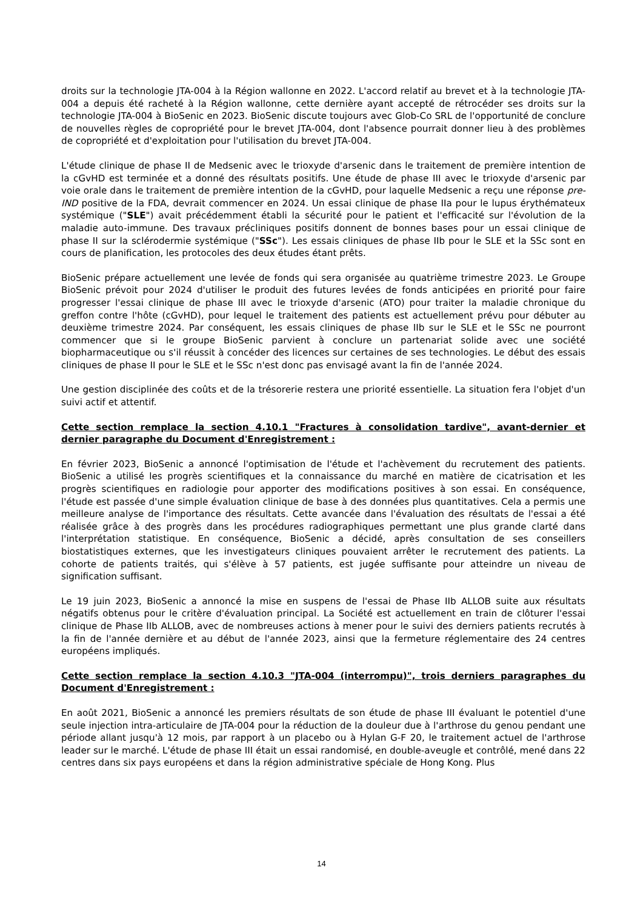droits sur la technologie JTA-004 à la Région wallonne en 2022. L'accord relatif au brevet et à la technologie JTA-004 a depuis été racheté à la Région wallonne, cette dernière ayant accepté de rétrocéder ses droits sur la technologie JTA-004 à BioSenic en 2023. BioSenic discute toujours avec Glob-Co SRL de l'opportunité de conclure de nouvelles règles de copropriété pour le brevet JTA-004, dont l'absence pourrait donner lieu à des problèmes de copropriété et d'exploitation pour l'utilisation du brevet JTA-004.
L'étude clinique de phase II de Medsenic avec le trioxyde d'arsenic dans le traitement de première intention de la cGvHD est terminée et a donné des résultats positifs. Une étude de phase III avec le trioxyde d'arsenic par voie orale dans le traitement de première intention de la cGvHD, pour laquelle Medsenic a reçu une réponse pre-IND positive de la FDA, devrait commencer en 2024. Un essai clinique de phase IIa pour le lupus érythémateux systémique ("SLE") avait précédemment établi la sécurité pour le patient et l'efficacité sur l'évolution de la maladie auto-immune. Des travaux précliniques positifs donnent de bonnes bases pour un essai clinique de phase II sur la sclérodermie systémique ("SSc"). Les essais cliniques de phase IIb pour le SLE et la SSc sont en cours de planification, les protocoles des deux études étant prêts.
BioSenic prépare actuellement une levée de fonds qui sera organisée au quatrième trimestre 2023. Le Groupe BioSenic prévoit pour 2024 d'utiliser le produit des futures levées de fonds anticipées en priorité pour faire progresser l'essai clinique de phase III avec le trioxyde d'arsenic (ATO) pour traiter la maladie chronique du greffon contre l'hôte (cGvHD), pour lequel le traitement des patients est actuellement prévu pour débuter au deuxième trimestre 2024. Par conséquent, les essais cliniques de phase IIb sur le SLE et le SSc ne pourront commencer que si le groupe BioSenic parvient à conclure un partenariat solide avec une société biopharmaceutique ou s'il réussit à concéder des licences sur certaines de ses technologies. Le début des essais cliniques de phase II pour le SLE et le SSc n'est donc pas envisagé avant la fin de l'année 2024.
Une gestion disciplinée des coûts et de la trésorerie restera une priorité essentielle. La situation fera l'objet d'un suivi actif et attentif.
Cette section remplace la section 4.10.1 "Fractures à consolidation tardive", avant-dernier et dernier paragraphe du Document d'Enregistrement :
En février 2023, BioSenic a annoncé l'optimisation de l'étude et l'achèvement du recrutement des patients. BioSenic a utilisé les progrès scientifiques et la connaissance du marché en matière de cicatrisation et les progrès scientifiques en radiologie pour apporter des modifications positives à son essai. En conséquence, l'étude est passée d'une simple évaluation clinique de base à des données plus quantitatives. Cela a permis une meilleure analyse de l'importance des résultats. Cette avancée dans l'évaluation des résultats de l'essai a été réalisée grâce à des progrès dans les procédures radiographiques permettant une plus grande clarté dans l'interprétation statistique. En conséquence, BioSenic a décidé, après consultation de ses conseillers biostatistiques externes, que les investigateurs cliniques pouvaient arrêter le recrutement des patients. La cohorte de patients traités, qui s'élève à 57 patients, est jugée suffisante pour atteindre un niveau de signification suffisant.
Le 19 juin 2023, BioSenic a annoncé la mise en suspens de l'essai de Phase IIb ALLOB suite aux résultats négatifs obtenus pour le critère d'évaluation principal. La Société est actuellement en train de clôturer l'essai clinique de Phase IIb ALLOB, avec de nombreuses actions à mener pour le suivi des derniers patients recrutés à la fin de l'année dernière et au début de l'année 2023, ainsi que la fermeture réglementaire des 24 centres européens impliqués.
Cette section remplace la section 4.10.3 "JTA-004 (interrompu)", trois derniers paragraphes du Document d'Enregistrement :
En août 2021, BioSenic a annoncé les premiers résultats de son étude de phase III évaluant le potentiel d'une seule injection intra-articulaire de JTA-004 pour la réduction de la douleur due à l'arthrose du genou pendant une période allant jusqu'à 12 mois, par rapport à un placebo ou à Hylan G-F 20, le traitement actuel de l'arthrose leader sur le marché. L'étude de phase III était un essai randomisé, en double-aveugle et contrôlé, mené dans 22 centres dans six pays européens et dans la région administrative spéciale de Hong Kong. Plus
14